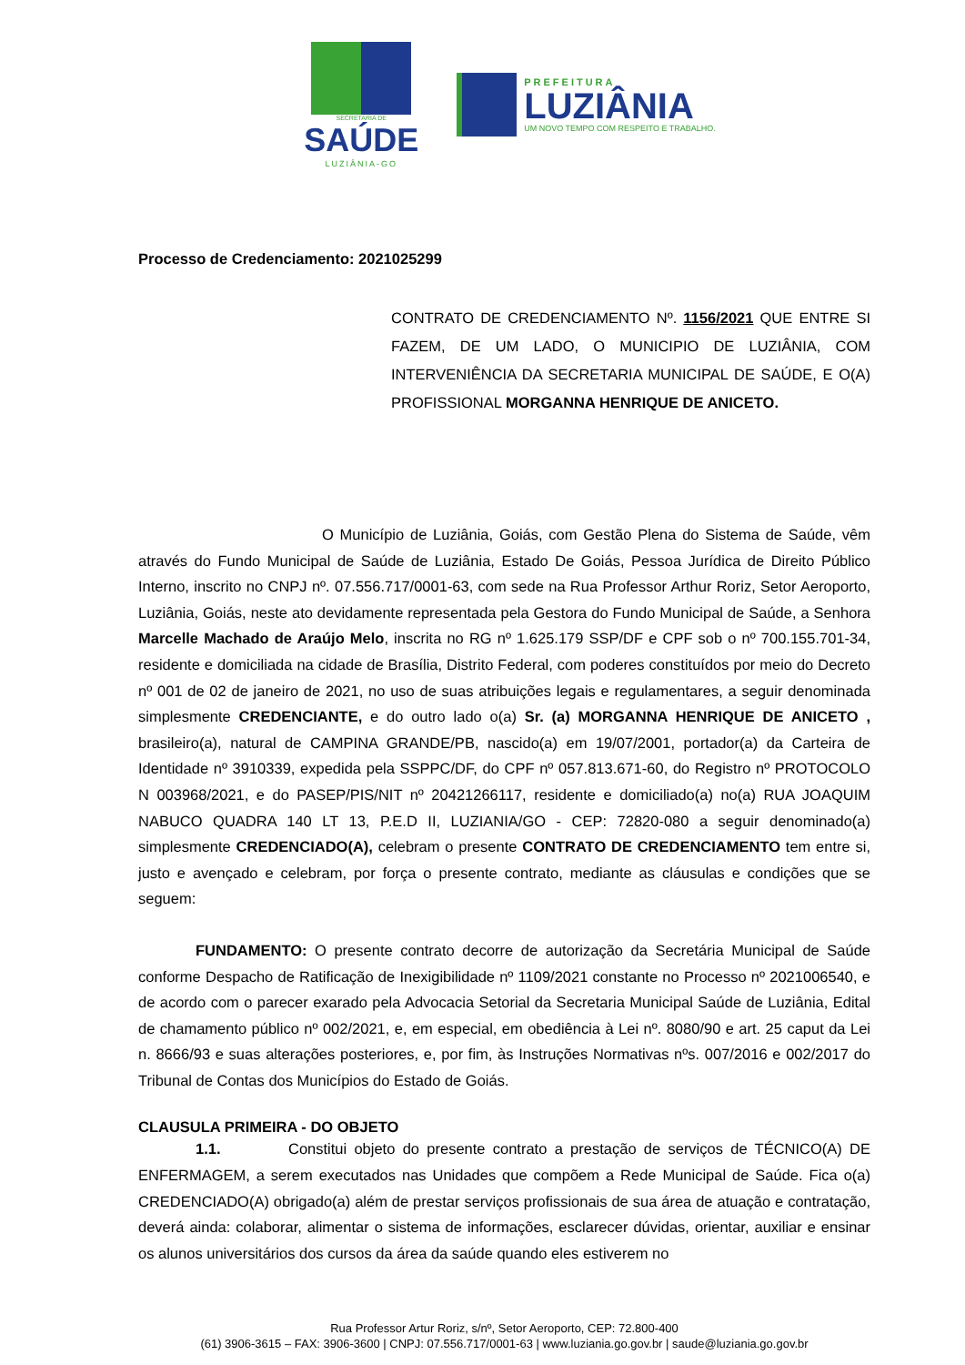SECRETARIA DE
SAÚDE
LUZIÂNIA-GO
PREFEITURA
LUZIÂNIA
UM NOVO TEMPO COM RESPEITO E TRABALHO.
Processo de Credenciamento: 2021025299
CONTRATO DE CREDENCIAMENTO Nº. 1156/2021 QUE ENTRE SI FAZEM, DE UM LADO, O MUNICIPIO DE LUZIÂNIA, COM INTERVENIÊNCIA DA SECRETARIA MUNICIPAL DE SAÚDE, E O(A) PROFISSIONAL MORGANNA HENRIQUE DE ANICETO.
O Município de Luziânia, Goiás, com Gestão Plena do Sistema de Saúde, vêm através do Fundo Municipal de Saúde de Luziânia, Estado De Goiás, Pessoa Jurídica de Direito Público Interno, inscrito no CNPJ nº. 07.556.717/0001-63, com sede na Rua Professor Arthur Roriz, Setor Aeroporto, Luziânia, Goiás, neste ato devidamente representada pela Gestora do Fundo Municipal de Saúde, a Senhora Marcelle Machado de Araújo Melo, inscrita no RG nº 1.625.179 SSP/DF e CPF sob o nº 700.155.701-34, residente e domiciliada na cidade de Brasília, Distrito Federal, com poderes constituídos por meio do Decreto nº 001 de 02 de janeiro de 2021, no uso de suas atribuições legais e regulamentares, a seguir denominada simplesmente CREDENCIANTE, e do outro lado o(a) Sr. (a) MORGANNA HENRIQUE DE ANICETO , brasileiro(a), natural de CAMPINA GRANDE/PB, nascido(a) em 19/07/2001, portador(a) da Carteira de Identidade nº 3910339, expedida pela SSPPC/DF, do CPF nº 057.813.671-60, do Registro nº PROTOCOLO N 003968/2021, e do PASEP/PIS/NIT nº 20421266117, residente e domiciliado(a) no(a) RUA JOAQUIM NABUCO QUADRA 140 LT 13, P.E.D II, LUZIANIA/GO - CEP: 72820-080 a seguir denominado(a) simplesmente CREDENCIADO(A), celebram o presente CONTRATO DE CREDENCIAMENTO tem entre si, justo e avençado e celebram, por força o presente contrato, mediante as cláusulas e condições que se seguem:
FUNDAMENTO: O presente contrato decorre de autorização da Secretária Municipal de Saúde conforme Despacho de Ratificação de Inexigibilidade nº 1109/2021 constante no Processo nº 2021006540, e de acordo com o parecer exarado pela Advocacia Setorial da Secretaria Municipal Saúde de Luziânia, Edital de chamamento público nº 002/2021, e, em especial, em obediência à Lei nº. 8080/90 e art. 25 caput da Lei n. 8666/93 e suas alterações posteriores, e, por fim, às Instruções Normativas nºs. 007/2016 e 002/2017 do Tribunal de Contas dos Municípios do Estado de Goiás.
CLAUSULA PRIMEIRA - DO OBJETO
1.1. Constitui objeto do presente contrato a prestação de serviços de TÉCNICO(A) DE ENFERMAGEM, a serem executados nas Unidades que compõem a Rede Municipal de Saúde. Fica o(a) CREDENCIADO(A) obrigado(a) além de prestar serviços profissionais de sua área de atuação e contratação, deverá ainda: colaborar, alimentar o sistema de informações, esclarecer dúvidas, orientar, auxiliar e ensinar os alunos universitários dos cursos da área da saúde quando eles estiverem no
Rua Professor Artur Roriz, s/nº, Setor Aeroporto, CEP: 72.800-400
(61) 3906-3615 – FAX: 3906-3600 | CNPJ: 07.556.717/0001-63 | www.luziania.go.gov.br | saude@luziania.go.gov.br